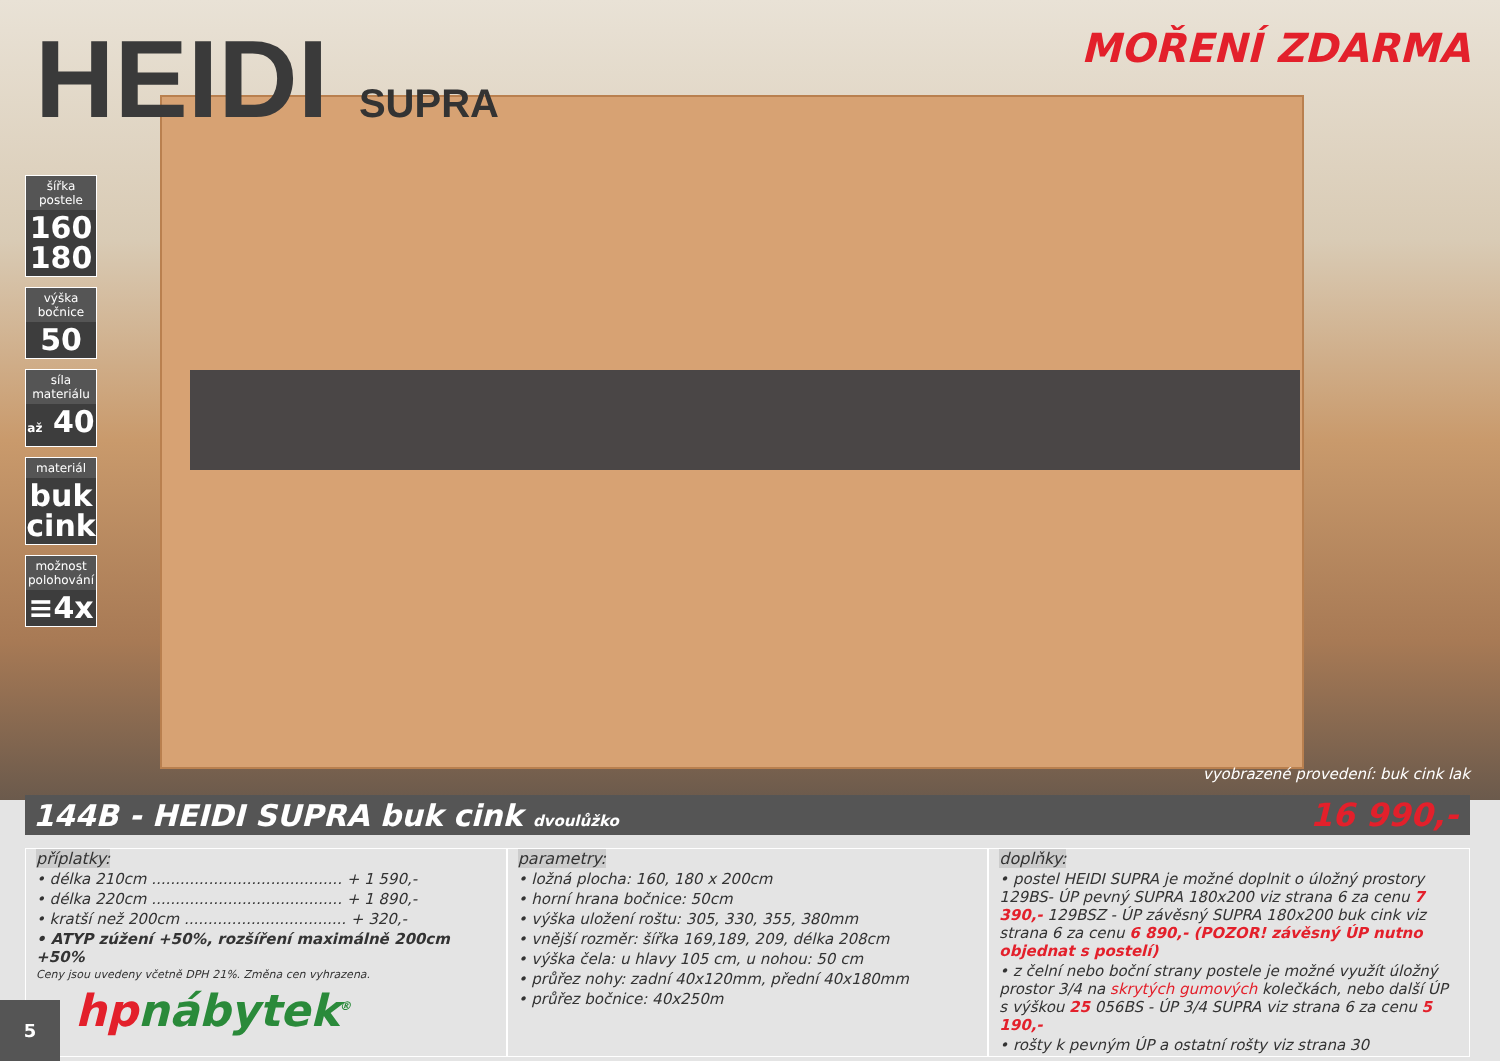HEIDI SUPRA MOŘENÍ ZDARMA
šířka postele
160
180
výška bočnice
50
síla materiálu
až 40
materiál
buk
cink
možnost polohování
≡4x
vyobrazené provedení: buk cink lak
144B - HEIDI SUPRA buk cink dvoulůžko
16 990,-
příplatky:
• délka 210cm ........................................ + 1 590,-
• délka 220cm ........................................ + 1 890,-
• kratší než 200cm .................................. + 320,-
• ATYP zúžení +50%, rozšíření maximálně 200cm +50%
Ceny jsou uvedeny včetně DPH 21%. Změna cen vyhrazena.
parametry:
• ložná plocha: 160, 180 x 200cm
• horní hrana bočnice: 50cm
• výška uložení roštu: 305, 330, 355, 380mm
• vnější rozměr: šířka 169,189, 209, délka 208cm
• výška čela: u hlavy 105 cm, u nohou: 50 cm
• průřez nohy: zadní 40x120mm, přední 40x180mm
• průřez bočnice: 40x250m
doplňky:
• postel HEIDI SUPRA je možné doplnit o úložný prostory 129BS- ÚP pevný SUPRA 180x200 viz strana 6 za cenu 7 390,- 129BSZ - ÚP závěsný SUPRA 180x200 buk cink viz strana 6 za cenu 6 890,- (POZOR! závěsný ÚP nutno objednat s postelí)
• z čelní nebo boční strany postele je možné využít úložný prostor 3/4 na skrytých gumových kolečkách, nebo další ÚP s výškou 25 056BS - ÚP 3/4 SUPRA viz strana 6 za cenu 5 190,-
• rošty k pevným ÚP a ostatní rošty viz strana 30
hpnábytek<sup>®</sup>
5